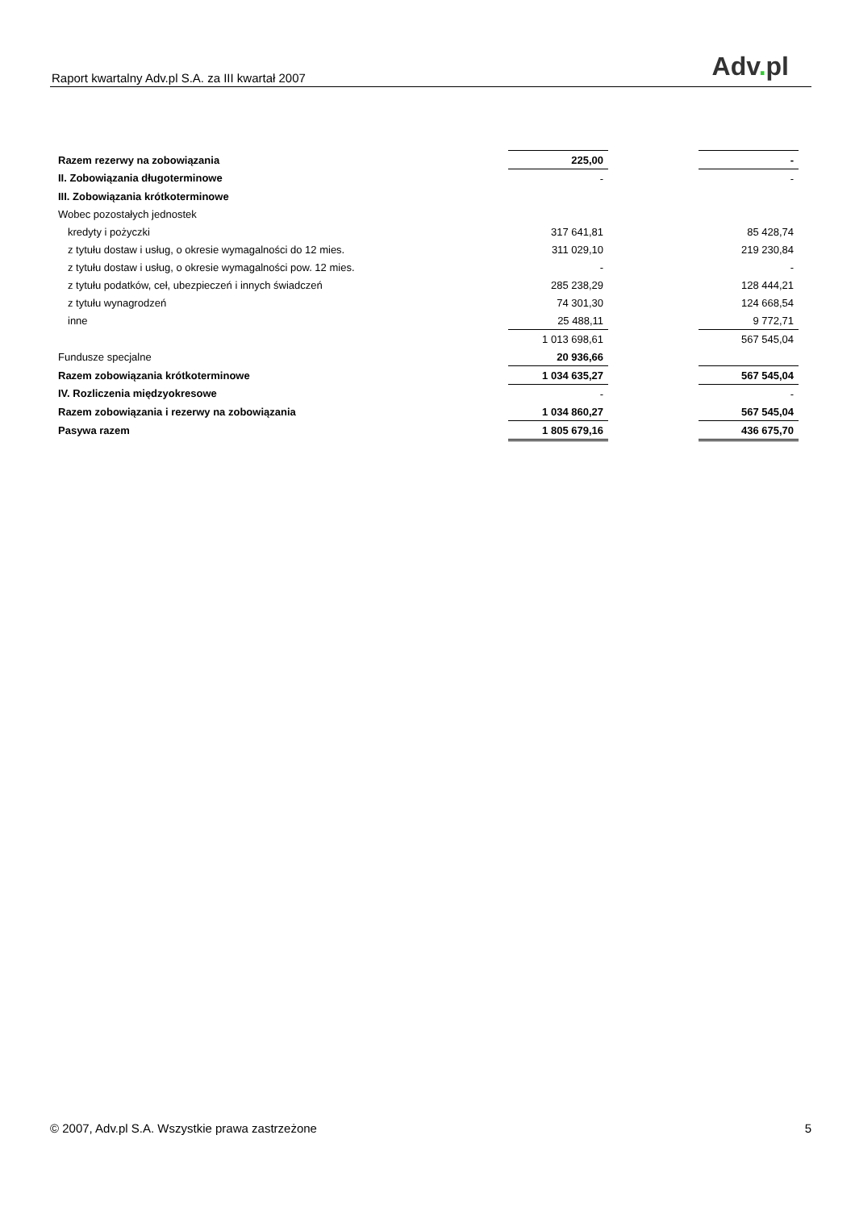Raport kwartalny Adv.pl S.A. za III kwartał 2007
Adv. pl
| Razem rezerwy na zobowiązania | 225,00 | | - |
| II. Zobowiązania długoterminowe | - | | - |
| III. Zobowiązania krótkoterminowe | | | |
| Wobec pozostałych jednostek | | | |
| kredyty i pożyczki | 317 641,81 | | 85 428,74 |
| z tytułu dostaw i usług, o okresie wymagalności do 12 mies. | 311 029,10 | | 219 230,84 |
| z tytułu dostaw i usług, o okresie wymagalności pow. 12 mies. | - | | - |
| z tytułu podatków, ceł, ubezpieczeń i innych świadczeń | 285 238,29 | | 128 444,21 |
| z tytułu wynagrodzeń | 74 301,30 | | 124 668,54 |
| inne | 25 488,11 | | 9 772,71 |
| | 1 013 698,61 | | 567 545,04 |
| Fundusze specjalne | 20 936,66 | | |
| Razem zobowiązania krótkoterminowe | 1 034 635,27 | | 567 545,04 |
| IV. Rozliczenia międzyokresowe | - | | - |
| Razem zobowiązania i rezerwy na zobowiązania | 1 034 860,27 | | 567 545,04 |
| Pasywa razem | 1 805 679,16 | | 436 675,70 |
© 2007, Adv.pl S.A. Wszystkie prawa zastrzeżone 5